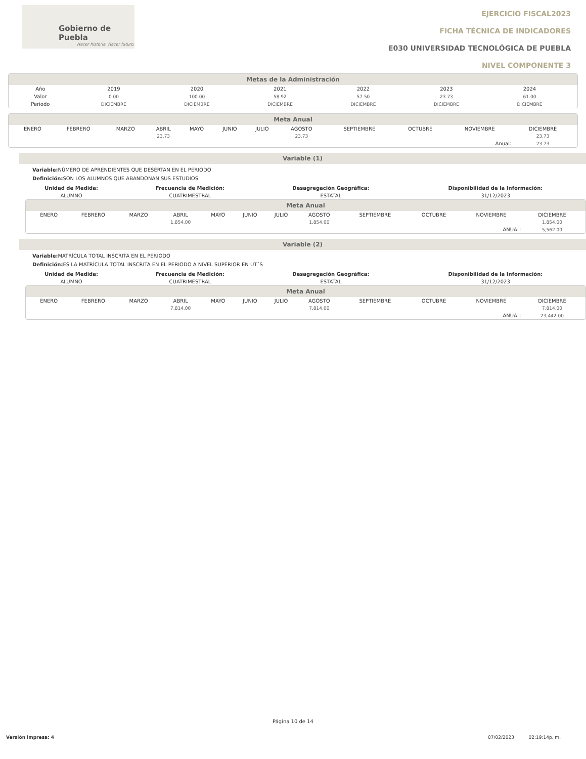Gobierno de Puebla
Hacer historia. Hacer futuro.
EJERCICIO FISCAL2023
FICHA TÉCNICA DE INDICADORES
E030 UNIVERSIDAD TECNOLÓGICA DE PUEBLA
NIVEL COMPONENTE 3
Metas de la Administración
| Año | 2019 | 2020 | 2021 | 2022 | 2023 | 2024 | |
| --- | --- | --- | --- | --- | --- | --- | --- |
| Valor | 0.00 | 100.00 | 58.92 | 57.50 | 23.73 | 61.00 | |
| Periodo | DICIEMBRE | DICIEMBRE | DICIEMBRE | DICIEMBRE | DICIEMBRE | DICIEMBRE | |
Meta Anual
| | ENERO | FEBRERO | MARZO | ABRIL | MAYO | JUNIO | JULIO | AGOSTO | SEPTIEMBRE | OCTUBRE | NOVIEMBRE | DICIEMBRE | |
| | | | | 23.73 | | | | 23.73 | | | | 23.73 | |
| Anual: | | | | | | | | | | | | 23.73 | |
Variable (1)
Variable: NÚMERO DE APRENDIENTES QUE DESERTAN EN EL PERIODO
Definición: SON LOS ALUMNOS QUE ABANDONAN SUS ESTUDIOS
| Unidad de Medida: | Frecuencia de Medición: | Desagregación Geográfica: | Disponibilidad de la Información: |
| --- | --- | --- | --- |
| ALUMNO | CUATRIMESTRAL | ESTATAL | 31/12/2023 |
Meta Anual
| | ENERO | FEBRERO | MARZO | ABRIL | MAYO | JUNIO | JULIO | AGOSTO | SEPTIEMBRE | OCTUBRE | NOVIEMBRE | DICIEMBRE | |
| | | | | 1,854.00 | | | | 1,854.00 | | | | 1,854.00 | |
| ANUAL: | | | | | | | | | | | | 5,562.00 | |
Variable (2)
Variable: MATRÍCULA TOTAL INSCRITA EN EL PERIODO
Definición: ES LA MATRÍCULA TOTAL INSCRITA EN EL PERIODO A NIVEL SUPERIOR EN UT´S
| Unidad de Medida: | Frecuencia de Medición: | Desagregación Geográfica: | Disponibilidad de la Información: |
| --- | --- | --- | --- |
| ALUMNO | CUATRIMESTRAL | ESTATAL | 31/12/2023 |
Meta Anual
| | ENERO | FEBRERO | MARZO | ABRIL | MAYO | JUNIO | JULIO | AGOSTO | SEPTIEMBRE | OCTUBRE | NOVIEMBRE | DICIEMBRE | |
| | | | | 7,814.00 | | | | 7,814.00 | | | | 7,814.00 | |
| ANUAL: | | | | | | | | | | | | 23,442.00 | |
Página 10 de 14
Versión impresa: 4 07/02/2023 02:19:14p. m.